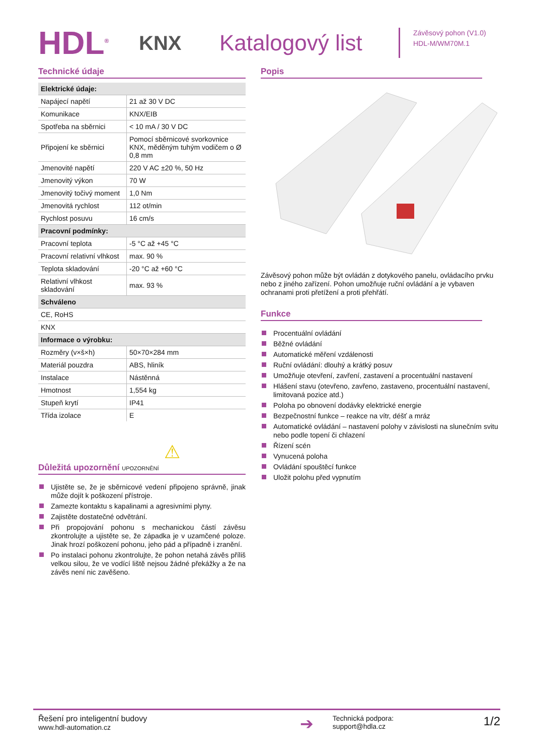HDL<sup>®</sup>
KNX
Katalogový list
Závěsový pohon (V1.0)
HDL-M/WM70M.1
Technické údaje
| Elektrické údaje: | |
| --- | --- |
| Napájecí napětí | 21 až 30 V DC |
| Komunikace | KNX/EIB |
| Spotřeba na sběrnici | < 10 mA / 30 V DC |
| Připojení ke sběrnici | Pomocí sběrnicové svorkovnice KNX, měděným tuhým vodičem o Ø 0,8 mm |
| Jmenovité napětí | 220 V AC ±20 %, 50 Hz |
| Jmenovitý výkon | 70 W |
| Jmenovitý točivý moment | 1,0 Nm |
| Jmenovitá rychlost | 112 ot/min |
| Rychlost posuvu | 16 cm/s |
| Pracovní podmínky: | |
| Pracovní teplota | -5 °C až +45 °C |
| Pracovní relativní vlhkost | max. 90 % |
| Teplota skladování | -20 °C až +60 °C |
| Relativní vlhkost skladování | max. 93 % |
| Schváleno | |
| CE, RoHS | |
| KNX | |
| Informace o výrobku: | |
| Rozměry (v×š×h) | 50×70×284 mm |
| Materiál pouzdra | ABS, hliník |
| Instalace | Nástěnná |
| Hmotnost | 1,554 kg |
| Stupeň krytí | IP41 |
| Třída izolace | E |
⚠
Důležitá upozornění UPOZORNĚNÍ
Ujistěte se, že je sběrnicové vedení připojeno správně, jinak může dojít k poškození přístroje.
Zamezte kontaktu s kapalinami a agresivními plyny.
Zajistěte dostatečné odvětrání.
Při propojování pohonu s mechanickou částí závěsu zkontrolujte a ujistěte se, že západka je v uzamčené poloze. Jinak hrozí poškození pohonu, jeho pád a případně i zranění.
Po instalaci pohonu zkontrolujte, že pohon netahá závěs příliš velkou silou, že ve vodící liště nejsou žádné překážky a že na závěs není nic zavěšeno.
Popis
Závěsový pohon může být ovládán z dotykového panelu, ovládacího prvku nebo z jiného zařízení. Pohon umožňuje ruční ovládání a je vybaven ochranami proti přetížení a proti přehřátí.
Funkce
Procentuální ovládání
Běžné ovládání
Automatické měření vzdálenosti
Ruční ovládání: dlouhý a krátký posuv
Umožňuje otevření, zavření, zastavení a procentuální nastavení
Hlášení stavu (otevřeno, zavřeno, zastaveno, procentuální nastavení, limitovaná pozice atd.)
Poloha po obnovení dodávky elektrické energie
Bezpečnostní funkce – reakce na vítr, déšť a mráz
Automatické ovládání – nastavení polohy v závislosti na slunečním svitu nebo podle topení či chlazení
Řízení scén
Vynucená poloha
Ovládání spouštěcí funkce
Uložit polohu před vypnutím
Řešení pro inteligentní budovy
www.hdl-automation.cz
➔
Technická podpora:
support@hdla.cz
1/2